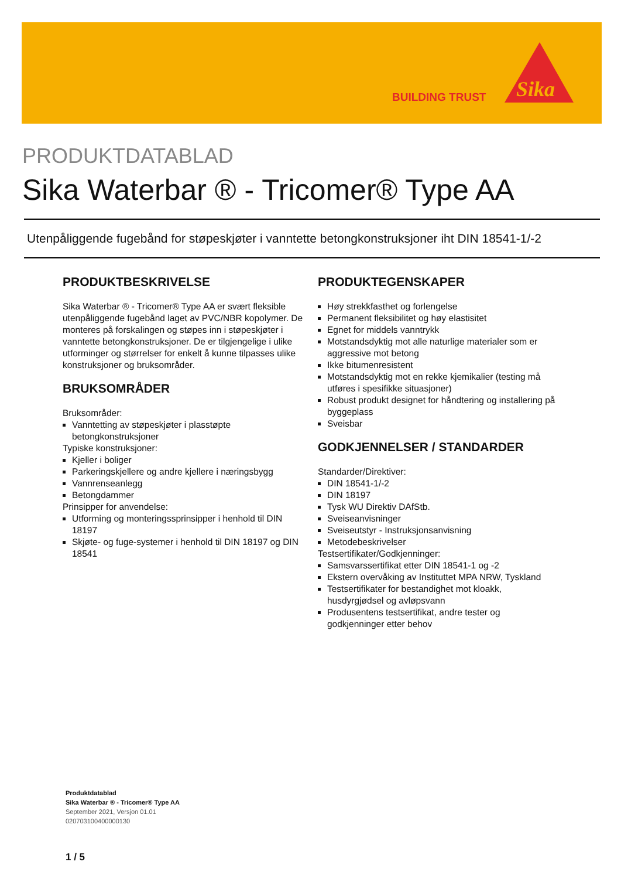BUILDING TRUST
Sika
PRODUKTDATABLAD
Sika Waterbar ® - Tricomer® Type AA
Utenpåliggende fugebånd for støpeskjøter i vanntette betongkonstruksjoner iht DIN 18541-1/-2
PRODUKTBESKRIVELSE
Sika Waterbar ® - Tricomer® Type AA er svært fleksible utenpåliggende fugebånd laget av PVC/NBR kopolymer. De monteres på forskalingen og støpes inn i støpeskjøter i vanntette betongkonstruksjoner. De er tilgjengelige i ulike utforminger og størrelser for enkelt å kunne tilpasses ulike konstruksjoner og bruksområder.
BRUKSOMRÅDER
Bruksområder:
Vanntetting av støpeskjøter i plasstøpte betongkonstruksjoner
Typiske konstruksjoner:
Kjeller i boliger
Parkeringskjellere og andre kjellere i næringsbygg
Vannrenseanlegg
Betongdammer
Prinsipper for anvendelse:
Utforming og monteringssprinsipper i henhold til DIN 18197
Skjøte- og fuge-systemer i henhold til DIN 18197 og DIN 18541
PRODUKTEGENSKAPER
Høy strekkfasthet og forlengelse
Permanent fleksibilitet og høy elastisitet
Egnet for middels vanntrykk
Motstandsdyktig mot alle naturlige materialer som er aggressive mot betong
Ikke bitumenresistent
Motstandsdyktig mot en rekke kjemikalier (testing må utføres i spesifikke situasjoner)
Robust produkt designet for håndtering og installering på byggeplass
Sveisbar
GODKJENNELSER / STANDARDER
Standarder/Direktiver:
DIN 18541-1/-2
DIN 18197
Tysk WU Direktiv DAfStb.
Sveiseanvisninger
Sveiseutstyr - Instruksjonsanvisning
Metodebeskrivelser
Testsertifikater/Godkjenninger:
Samsvarssertifikat etter DIN 18541-1 og -2
Ekstern overvåking av Instituttet MPA NRW, Tyskland
Testsertifikater for bestandighet mot kloakk, husdyrgjødsel og avløpsvann
Produsentens testsertifikat, andre tester og godkjenninger etter behov
Produktdatablad
Sika Waterbar ® - Tricomer® Type AA
September 2021, Versjon 01.01
020703100400000130
1 / 5